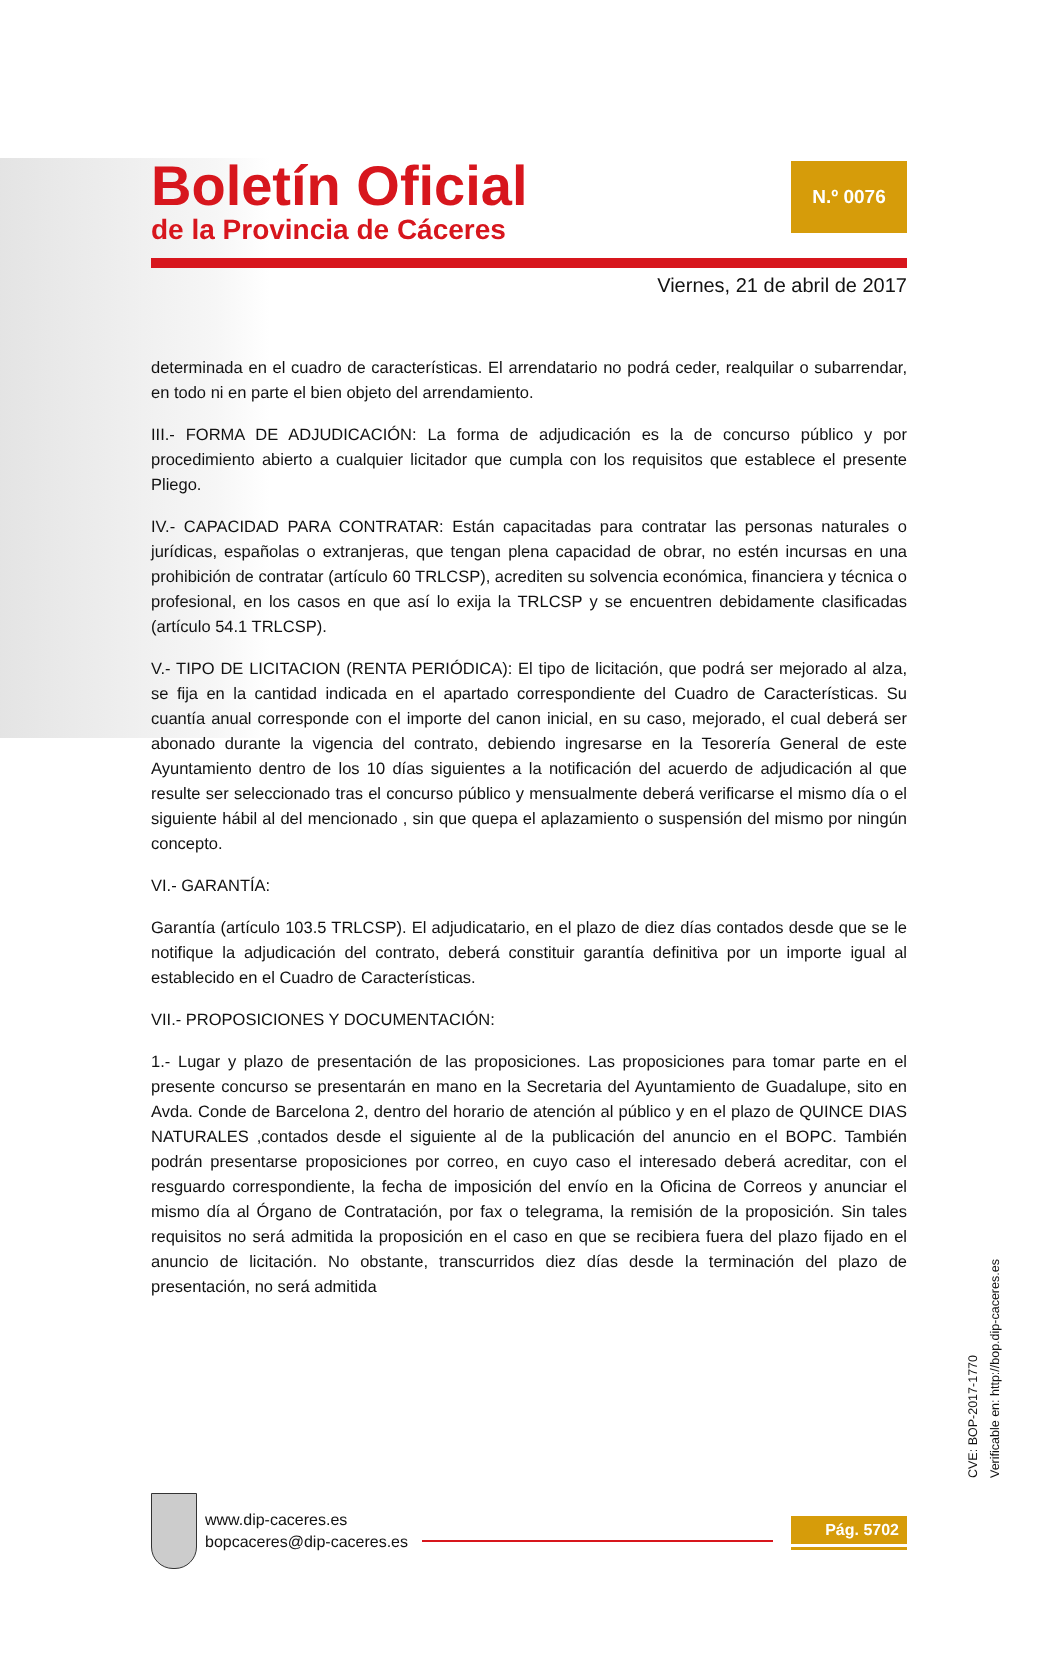Boletín Oficial
de la Provincia de Cáceres
N.º 0076
Viernes, 21 de abril de 2017
determinada en el cuadro de características. El arrendatario no podrá ceder, realquilar o subarrendar, en todo ni en parte el bien objeto del arrendamiento.
III.- FORMA DE ADJUDICACIÓN: La forma de adjudicación es la de concurso público y por procedimiento abierto a cualquier licitador que cumpla con los requisitos que establece el presente Pliego.
IV.- CAPACIDAD PARA CONTRATAR: Están capacitadas para contratar las personas naturales o jurídicas, españolas o extranjeras, que tengan plena capacidad de obrar, no estén incursas en una prohibición de contratar (artículo 60 TRLCSP), acrediten su solvencia económica, financiera y técnica o profesional, en los casos en que así lo exija la TRLCSP y se encuentren debidamente clasificadas (artículo 54.1 TRLCSP).
V.- TIPO DE LICITACION (RENTA PERIÓDICA): El tipo de licitación, que podrá ser mejorado al alza, se fija en la cantidad indicada en el apartado correspondiente del Cuadro de Características. Su cuantía anual corresponde con el importe del canon inicial, en su caso, mejorado, el cual deberá ser abonado durante la vigencia del contrato, debiendo ingresarse en la Tesorería General de este Ayuntamiento dentro de los 10 días siguientes a la notificación del acuerdo de adjudicación al que resulte ser seleccionado tras el concurso público y mensualmente deberá verificarse el mismo día o el siguiente hábil al del mencionado , sin que quepa el aplazamiento o suspensión del mismo por ningún concepto.
VI.- GARANTÍA:
Garantía (artículo 103.5 TRLCSP). El adjudicatario, en el plazo de diez días contados desde que se le notifique la adjudicación del contrato, deberá constituir garantía definitiva por un importe igual al establecido en el Cuadro de Características.
VII.- PROPOSICIONES Y DOCUMENTACIÓN:
1.- Lugar y plazo de presentación de las proposiciones. Las proposiciones para tomar parte en el presente concurso se presentarán en mano en la Secretaria del Ayuntamiento de Guadalupe, sito en Avda. Conde de Barcelona 2, dentro del horario de atención al público y en el plazo de QUINCE DIAS NATURALES ,contados desde el siguiente al de la publicación del anuncio en el BOPC. También podrán presentarse proposiciones por correo, en cuyo caso el interesado deberá acreditar, con el resguardo correspondiente, la fecha de imposición del envío en la Oficina de Correos y anunciar el mismo día al Órgano de Contratación, por fax o telegrama, la remisión de la proposición. Sin tales requisitos no será admitida la proposición en el caso en que se recibiera fuera del plazo fijado en el anuncio de licitación. No obstante, transcurridos diez días desde la terminación del plazo de presentación, no será admitida
CVE: BOP-2017-1770
Verificable en: http://bop.dip-caceres.es
www.dip-caceres.es
bopcaceres@dip-caceres.es
Pág. 5702